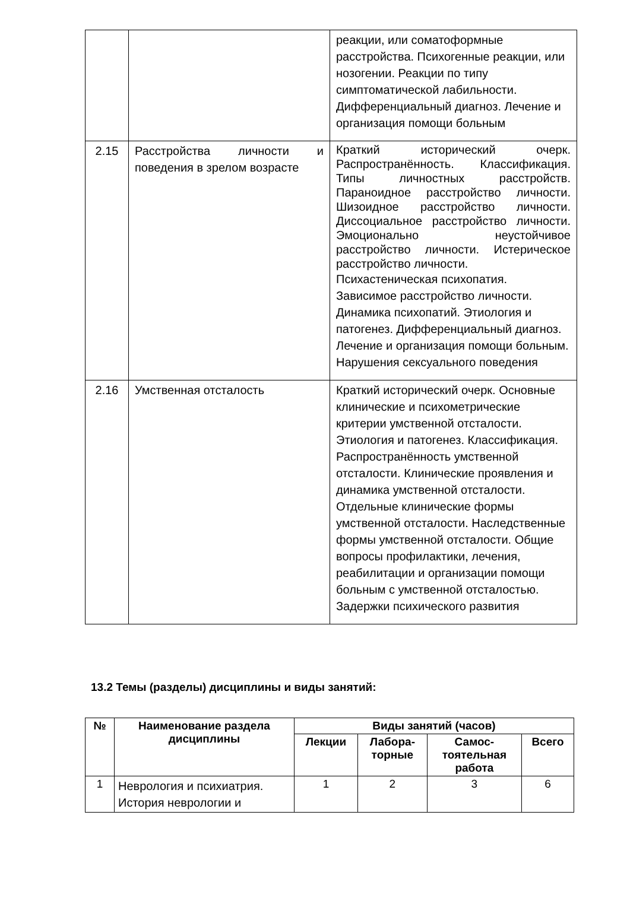| | | реакции, или соматоформные расстройства. Психогенные реакции, или нозогении. Реакции по типу симптоматической лабильности. Дифференциальный диагноз. Лечение и организация помощи больным |
| 2.15 | Расстройства личности и поведения в зрелом возрасте | Краткий исторический очерк. Распространённость. Классификация. Типы личностных расстройств. Параноидное расстройство личности. Шизоидное расстройство личности. Диссоциальное расстройство личности. Эмоционально неустойчивое расстройство личности. Истерическое расстройство личности. Психастеническая психопатия. Зависимое расстройство личности. Динамика психопатий. Этиология и патогенез. Дифференциальный диагноз. Лечение и организация помощи больным. Нарушения сексуального поведения |
| 2.16 | Умственная отсталость | Краткий исторический очерк. Основные клинические и психометрические критерии умственной отсталости. Этиология и патогенез. Классификация. Распространённость умственной отсталости. Клинические проявления и динамика умственной отсталости. Отдельные клинические формы умственной отсталости. Наследственные формы умственной отсталости. Общие вопросы профилактики, лечения, реабилитации и организации помощи больным с умственной отсталостью. Задержки психического развития |
13.2 Темы (разделы) дисциплины и виды занятий:
| № | Наименование раздела дисциплины | Виды занятий (часов) | | | |
| --- | --- | --- | --- | --- | --- |
| | | Лекции | Лабора- торные | Самос- тоятельная работа | Всего |
| 1 | Неврология и психиатрия. История неврологии и | 1 | 2 | 3 | 6 |